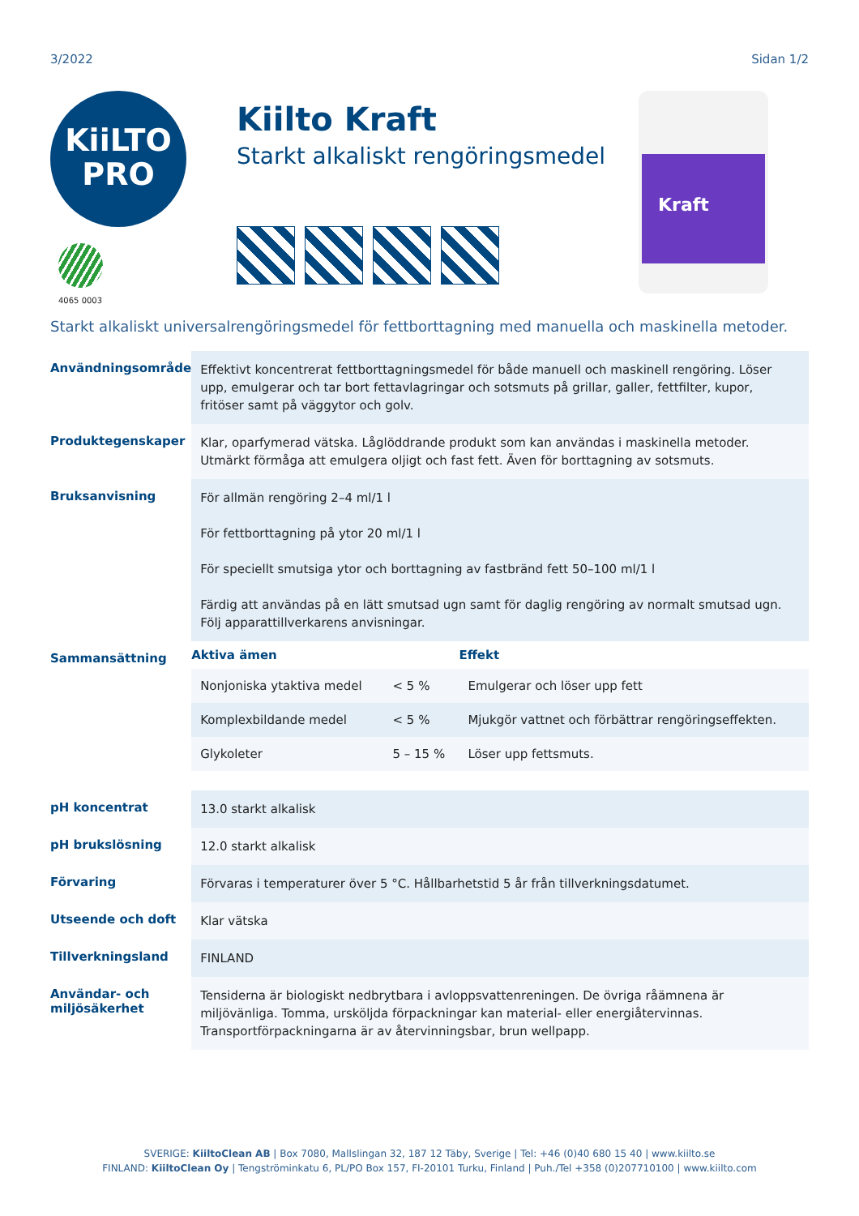3/2022 Sidan 1/2
KiiLTO
PRO
4065 0003
Kiilto Kraft
Starkt alkaliskt rengöringsmedel
Kraft
Starkt alkaliskt universalrengöringsmedel för fettborttagning med manuella och maskinella metoder.
| Användningsområde | Effektivt koncentrerat fettborttagningsmedel för både manuell och maskinell rengöring. Löser upp, emulgerar och tar bort fettavlagringar och sotsmuts på grillar, galler, fettfilter, kupor, fritöser samt på väggytor och golv. |
| Produktegenskaper | Klar, oparfymerad vätska. Låglöddrande produkt som kan användas i maskinella metoder. Utmärkt förmåga att emulgera oljigt och fast fett. Även för borttagning av sotsmuts. |
| Bruksanvisning | För allmän rengöring 2–4 ml/1 l För fettborttagning på ytor 20 ml/1 l För speciellt smutsiga ytor och borttagning av fastbränd fett 50–100 ml/1 l Färdig att användas på en lätt smutsad ugn samt för daglig rengöring av normalt smutsad ugn. Följ apparattillverkarens anvisningar. |
| Sammansättning | / Aktiva ämen / / Effekt / / --- / --- / --- / / Nonjoniska ytaktiva medel / < 5 % / Emulgerar och löser upp fett / / Komplexbildande medel / < 5 % / Mjukgör vattnet och förbättrar rengöringseffekten. / / Glykoleter / 5 – 15 % / Löser upp fettsmuts. / |
| pH koncentrat | 13.0 starkt alkalisk |
| pH brukslösning | 12.0 starkt alkalisk |
| Förvaring | Förvaras i temperaturer över 5 °C. Hållbarhetstid 5 år från tillverkningsdatumet. |
| Utseende och doft | Klar vätska |
| Tillverkningsland | FINLAND |
| Användar- och miljösäkerhet | Tensiderna är biologiskt nedbrytbara i avloppsvattenreningen. De övriga råämnena är miljövänliga. Tomma, ursköljda förpackningar kan material- eller energiåtervinnas. Transportförpackningarna är av återvinningsbar, brun wellpapp. |
SVERIGE: KiiltoClean AB | Box 7080, Mallslingan 32, 187 12 Täby, Sverige | Tel: +46 (0)40 680 15 40 | www.kiilto.se
FINLAND: KiiltoClean Oy | Tengströminkatu 6, PL/PO Box 157, FI-20101 Turku, Finland | Puh./Tel +358 (0)207710100 | www.kiilto.com